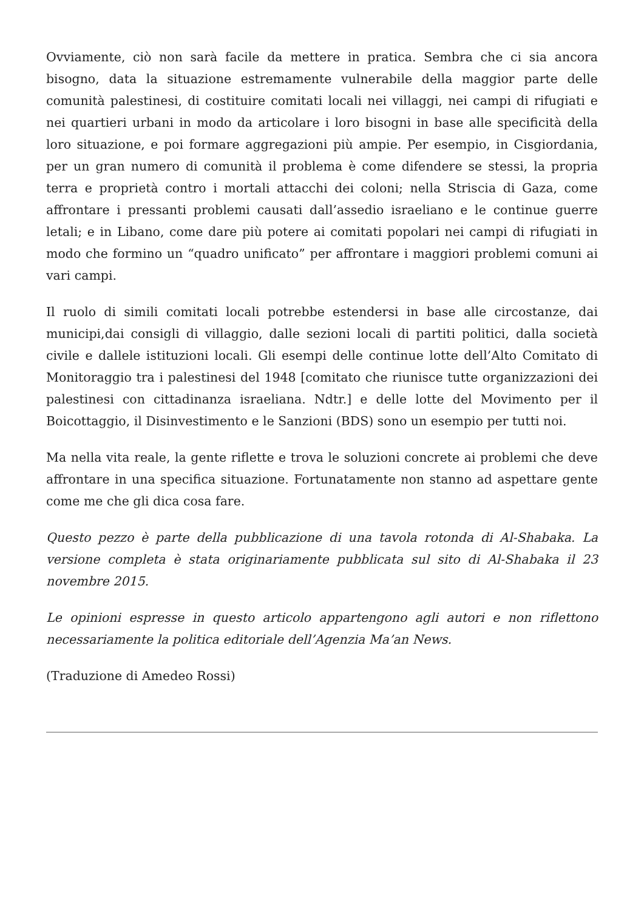Ovviamente, ciò non sarà facile da mettere in pratica. Sembra che ci sia ancora bisogno, data la situazione estremamente vulnerabile della maggior parte delle comunità palestinesi, di costituire comitati locali nei villaggi, nei campi di rifugiati e nei quartieri urbani in modo da articolare i loro bisogni in base alle specificità della loro situazione, e poi formare aggregazioni più ampie. Per esempio, in Cisgiordania, per un gran numero di comunità il problema è come difendere se stessi, la propria terra e proprietà contro i mortali attacchi dei coloni; nella Striscia di Gaza, come affrontare i pressanti problemi causati dall’assedio israeliano e le continue guerre letali; e in Libano, come dare più potere ai comitati popolari nei campi di rifugiati in modo che formino un “quadro unificato” per affrontare i maggiori problemi comuni ai vari campi.
Il ruolo di simili comitati locali potrebbe estendersi in base alle circostanze, dai municipi,dai consigli di villaggio, dalle sezioni locali di partiti politici, dalla società civile e dallele istituzioni locali. Gli esempi delle continue lotte dell’Alto Comitato di Monitoraggio tra i palestinesi del 1948 [comitato che riunisce tutte organizzazioni dei palestinesi con cittadinanza israeliana. Ndtr.] e delle lotte del Movimento per il Boicottaggio, il Disinvestimento e le Sanzioni (BDS) sono un esempio per tutti noi.
Ma nella vita reale, la gente riflette e trova le soluzioni concrete ai problemi che deve affrontare in una specifica situazione. Fortunatamente non stanno ad aspettare gente come me che gli dica cosa fare.
Questo pezzo è parte della pubblicazione di una tavola rotonda di Al-Shabaka. La versione completa è stata originariamente pubblicata sul sito di Al-Shabaka il 23 novembre 2015.
Le opinioni espresse in questo articolo appartengono agli autori e non riflettono necessariamente la politica editoriale dell’Agenzia Ma’an News.
(Traduzione di Amedeo Rossi)